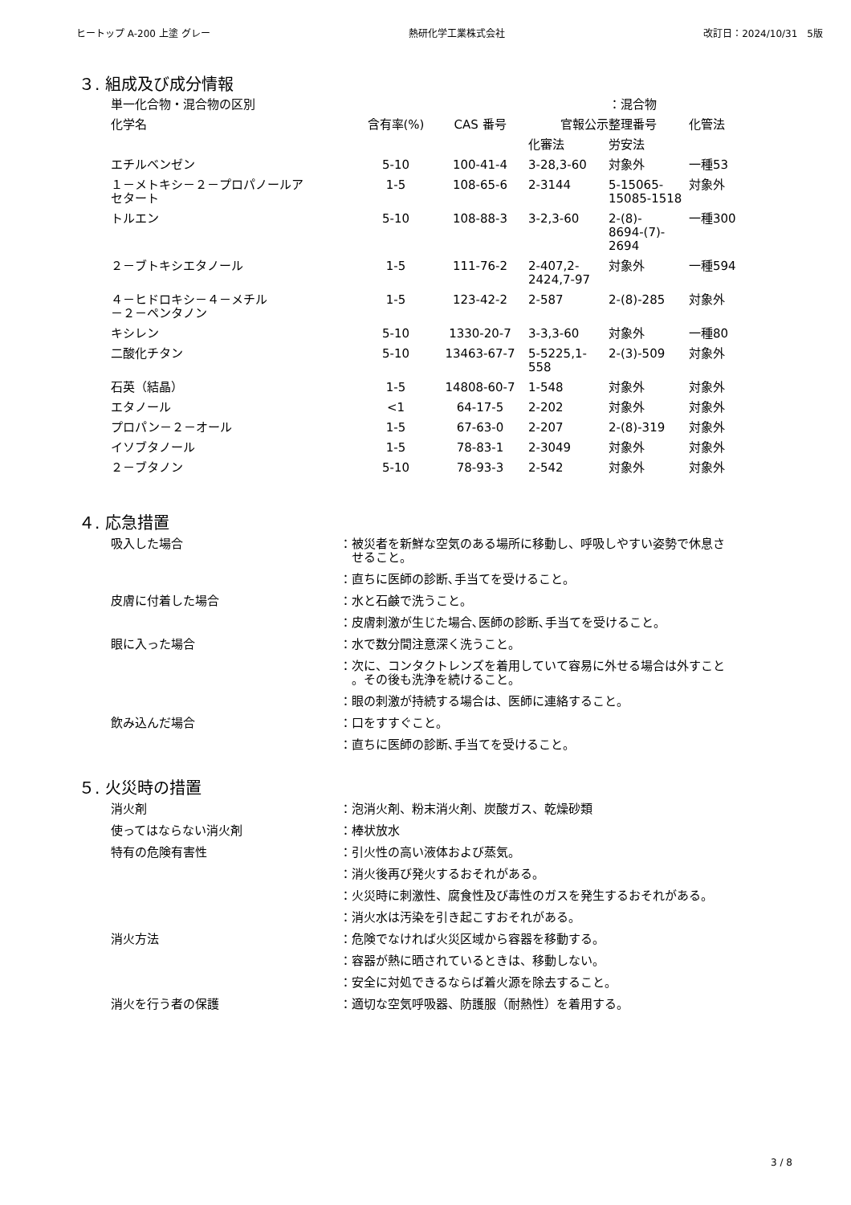ヒートップ A-200 上塗 グレー 熱研化学工業株式会社 改訂日：2024/10/31　5版
３. 組成及び成分情報
| 単一化合物・混合物の区別 | | | | ：混合物 | |
| 化学名 | 含有率(%) | CAS 番号 | 官報公示整理番号 | | 化管法 |
| | | | 化審法 | 労安法 | |
| エチルベンゼン | 5-10 | 100-41-4 | 3-28,3-60 | 対象外 | 一種53 |
| １－メトキシ－２－プロパノールア セタート | 1-5 | 108-65-6 | 2-3144 | 5-15065- 15085-1518 | 対象外 |
| トルエン | 5-10 | 108-88-3 | 3-2,3-60 | 2-(8)- 8694-(7)- 2694 | 一種300 |
| ２－ブトキシエタノール | 1-5 | 111-76-2 | 2-407,2- 2424,7-97 | 対象外 | 一種594 |
| ４－ヒドロキシ－４－メチル －２－ペンタノン | 1-5 | 123-42-2 | 2-587 | 2-(8)-285 | 対象外 |
| キシレン | 5-10 | 1330-20-7 | 3-3,3-60 | 対象外 | 一種80 |
| 二酸化チタン | 5-10 | 13463-67-7 | 5-5225,1- 558 | 2-(3)-509 | 対象外 |
| 石英（結晶） | 1-5 | 14808-60-7 | 1-548 | 対象外 | 対象外 |
| エタノール | <1 | 64-17-5 | 2-202 | 対象外 | 対象外 |
| プロパン－２－オール | 1-5 | 67-63-0 | 2-207 | 2-(8)-319 | 対象外 |
| イソブタノール | 1-5 | 78-83-1 | 2-3049 | 対象外 | 対象外 |
| ２－ブタノン | 5-10 | 78-93-3 | 2-542 | 対象外 | 対象外 |
４. 応急措置
| 吸入した場合 | ：被災者を新鮮な空気のある場所に移動し、呼吸しやすい姿勢で休息さ せること。 |
| | ：直ちに医師の診断､手当てを受けること。 |
| 皮膚に付着した場合 | ：水と石鹸で洗うこと。 |
| | ：皮膚刺激が生じた場合､医師の診断､手当てを受けること。 |
| 眼に入った場合 | ：水で数分間注意深く洗うこと。 |
| | ：次に、コンタクトレンズを着用していて容易に外せる場合は外すこと 。その後も洗浄を続けること。 |
| | ：眼の刺激が持続する場合は、医師に連絡すること。 |
| 飲み込んだ場合 | ：口をすすぐこと。 |
| | ：直ちに医師の診断､手当てを受けること。 |
５. 火災時の措置
| 消火剤 | ：泡消火剤、粉末消火剤、炭酸ガス、乾燥砂類 |
| 使ってはならない消火剤 | ：棒状放水 |
| 特有の危険有害性 | ：引火性の高い液体および蒸気。 |
| | ：消火後再び発火するおそれがある。 |
| | ：火災時に刺激性、腐食性及び毒性のガスを発生するおそれがある。 |
| | ：消火水は汚染を引き起こすおそれがある。 |
| 消火方法 | ：危険でなければ火災区域から容器を移動する。 |
| | ：容器が熱に晒されているときは、移動しない。 |
| | ：安全に対処できるならば着火源を除去すること。 |
| 消火を行う者の保護 | ：適切な空気呼吸器、防護服（耐熱性）を着用する。 |
3 / 8